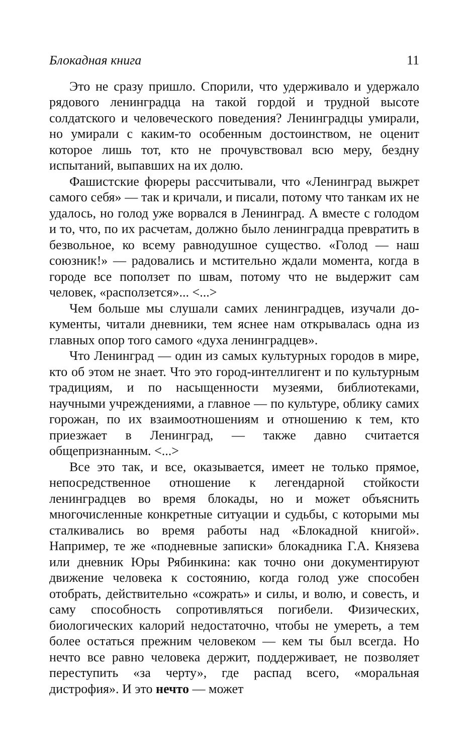Блокадная книга 11
Это не сразу пришло. Спорили, что удерживало и удер­жало рядового ленинградца на такой гордой и трудной вы­соте солдатского и человеческого поведения? Ленинградцы умирали, но умирали с каким-то особенным достоинством, не оценит которое лишь тот, кто не прочувствовал всю меру, бездну испытаний, выпавших на их долю.
Фашистские фюреры рассчитывали, что «Ленинград выжрет самого себя» — так и кричали, и писали, потому что танкам их не удалось, но голод уже ворвался в Ленин­град. А вместе с голодом и то, что, по их расчетам, должно было ленинградца превратить в безвольное, ко всему рав­нодушное существо. «Голод — наш союзник!» — радовались и мстительно ждали момента, когда в городе все поползет по швам, потому что не выдержит сам человек, «распол­зется»... <...>
Чем больше мы слушали самих ленинградцев, изучали до­кументы, читали дневники, тем яснее нам открывалась одна из главных опор того самого «духа ленинградцев».
Что Ленинград — один из самых культурных городов в мире, кто об этом не знает. Что это город-интеллигент и по культурным традициям, и по насыщенности музеями, библиотеками, научными учреждениями, а главное — по культуре, облику самих горожан, по их взаимоотношениям и отношению к тем, кто приезжает в Ленинград, — также давно считается общепризнанным. <...>
Все это так, и все, оказывается, имеет не только пря­мое, непосредственное отношение к легендарной стойко­сти ленинградцев во время блокады, но и может объяснить многочисленные конкретные ситуации и судьбы, с кото­рыми мы сталкивались во время работы над «Блокадной книгой». Например, те же «подневные записки» блокадника Г.А. Князева или дневник Юры Рябинкина: как точно они документируют движение человека к состоянию, когда голод уже способен отобрать, действительно «сожрать» и силы, и волю, и совесть, и саму способность сопротивляться по­гибели. Физических, биологических калорий недостаточно, чтобы не умереть, а тем более остаться прежним челове­ком — кем ты был всегда. Но нечто все равно человека дер­жит, поддерживает, не позволяет переступить «за черту», где распад всего, «моральная дистрофия». И это нечто — может